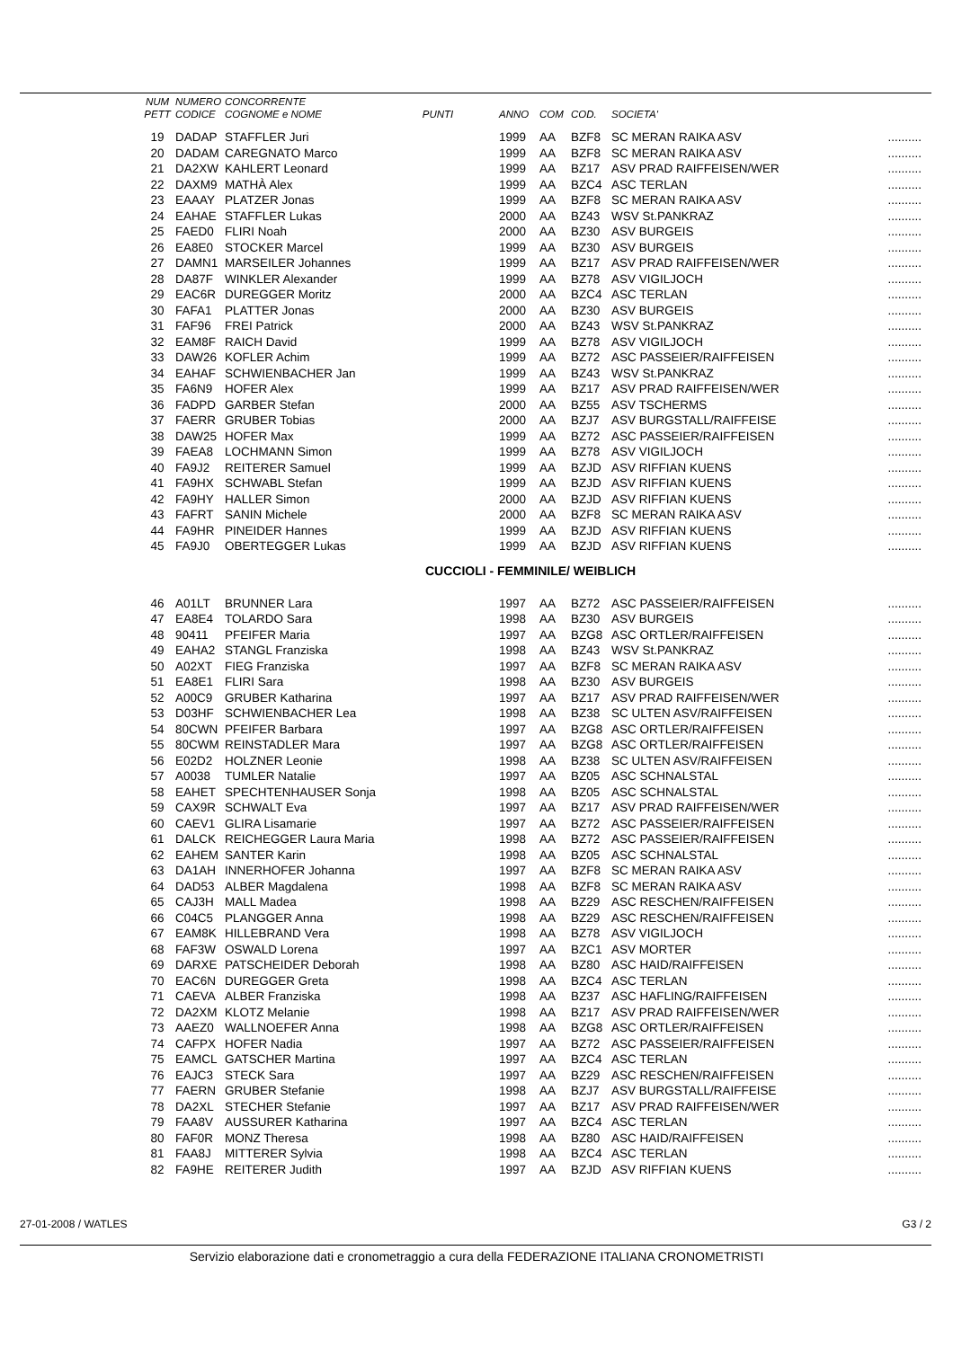| NUM | NUMERO | CONCORRENTE | | | | | |
| --- | --- | --- | --- | --- | --- | --- | --- |
| PETT | CODICE | COGNOME e NOME PUNTI | ANNO | COM | COD. | SOCIETA' | |
| 19 | DADAP | STAFFLER Juri | 1999 | AA | BZF8 | SC MERAN RAIKA ASV | .......... |
| 20 | DADAM | CAREGNATO Marco | 1999 | AA | BZF8 | SC MERAN RAIKA ASV | .......... |
| 21 | DA2XW | KAHLERT Leonard | 1999 | AA | BZ17 | ASV PRAD RAIFFEISEN/WER | .......... |
| 22 | DAXM9 | MATHÀ Alex | 1999 | AA | BZC4 | ASC TERLAN | .......... |
| 23 | EAAAY | PLATZER Jonas | 1999 | AA | BZF8 | SC MERAN RAIKA ASV | .......... |
| 24 | EAHAE | STAFFLER Lukas | 2000 | AA | BZ43 | WSV St.PANKRAZ | .......... |
| 25 | FAED0 | FLIRI Noah | 2000 | AA | BZ30 | ASV BURGEIS | .......... |
| 26 | EA8E0 | STOCKER Marcel | 1999 | AA | BZ30 | ASV BURGEIS | .......... |
| 27 | DAMN1 | MARSEILER Johannes | 1999 | AA | BZ17 | ASV PRAD RAIFFEISEN/WER | .......... |
| 28 | DA87F | WINKLER Alexander | 1999 | AA | BZ78 | ASV VIGILJOCH | .......... |
| 29 | EAC6R | DUREGGER Moritz | 2000 | AA | BZC4 | ASC TERLAN | .......... |
| 30 | FAFA1 | PLATTER Jonas | 2000 | AA | BZ30 | ASV BURGEIS | .......... |
| 31 | FAF96 | FREI Patrick | 2000 | AA | BZ43 | WSV St.PANKRAZ | .......... |
| 32 | EAM8F | RAICH David | 1999 | AA | BZ78 | ASV VIGILJOCH | .......... |
| 33 | DAW26 | KOFLER Achim | 1999 | AA | BZ72 | ASC PASSEIER/RAIFFEISEN | .......... |
| 34 | EAHAF | SCHWIENBACHER Jan | 1999 | AA | BZ43 | WSV St.PANKRAZ | .......... |
| 35 | FA6N9 | HOFER Alex | 1999 | AA | BZ17 | ASV PRAD RAIFFEISEN/WER | .......... |
| 36 | FADPD | GARBER Stefan | 2000 | AA | BZ55 | ASV TSCHERMS | .......... |
| 37 | FAERR | GRUBER Tobias | 2000 | AA | BZJ7 | ASV BURGSTALL/RAIFFEISE | .......... |
| 38 | DAW25 | HOFER Max | 1999 | AA | BZ72 | ASC PASSEIER/RAIFFEISEN | .......... |
| 39 | FAEA8 | LOCHMANN Simon | 1999 | AA | BZ78 | ASV VIGILJOCH | .......... |
| 40 | FA9J2 | REITERER Samuel | 1999 | AA | BZJD | ASV RIFFIAN KUENS | .......... |
| 41 | FA9HX | SCHWABL Stefan | 1999 | AA | BZJD | ASV RIFFIAN KUENS | .......... |
| 42 | FA9HY | HALLER Simon | 2000 | AA | BZJD | ASV RIFFIAN KUENS | .......... |
| 43 | FAFRT | SANIN Michele | 2000 | AA | BZF8 | SC MERAN RAIKA ASV | .......... |
| 44 | FA9HR | PINEIDER Hannes | 1999 | AA | BZJD | ASV RIFFIAN KUENS | .......... |
| 45 | FA9J0 | OBERTEGGER Lukas | 1999 | AA | BZJD | ASV RIFFIAN KUENS | .......... |
CUCCIOLI - FEMMINILE/ WEIBLICH
| 46 | A01LT | BRUNNER Lara | 1997 | AA | BZ72 | ASC PASSEIER/RAIFFEISEN | .......... |
| 47 | EA8E4 | TOLARDO Sara | 1998 | AA | BZ30 | ASV BURGEIS | .......... |
| 48 | 90411 | PFEIFER Maria | 1997 | AA | BZG8 | ASC ORTLER/RAIFFEISEN | .......... |
| 49 | EAHA2 | STANGL Franziska | 1998 | AA | BZ43 | WSV St.PANKRAZ | .......... |
| 50 | A02XT | FIEG Franziska | 1997 | AA | BZF8 | SC MERAN RAIKA ASV | .......... |
| 51 | EA8E1 | FLIRI Sara | 1998 | AA | BZ30 | ASV BURGEIS | .......... |
| 52 | A00C9 | GRUBER Katharina | 1997 | AA | BZ17 | ASV PRAD RAIFFEISEN/WER | .......... |
| 53 | D03HF | SCHWIENBACHER Lea | 1998 | AA | BZ38 | SC ULTEN ASV/RAIFFEISEN | .......... |
| 54 | 80CWN | PFEIFER Barbara | 1997 | AA | BZG8 | ASC ORTLER/RAIFFEISEN | .......... |
| 55 | 80CWM | REINSTADLER Mara | 1997 | AA | BZG8 | ASC ORTLER/RAIFFEISEN | .......... |
| 56 | E02D2 | HOLZNER Leonie | 1998 | AA | BZ38 | SC ULTEN ASV/RAIFFEISEN | .......... |
| 57 | A0038 | TUMLER Natalie | 1997 | AA | BZ05 | ASC SCHNALSTAL | .......... |
| 58 | EAHET | SPECHTENHAUSER Sonja | 1998 | AA | BZ05 | ASC SCHNALSTAL | .......... |
| 59 | CAX9R | SCHWALT Eva | 1997 | AA | BZ17 | ASV PRAD RAIFFEISEN/WER | .......... |
| 60 | CAEV1 | GLIRA Lisamarie | 1997 | AA | BZ72 | ASC PASSEIER/RAIFFEISEN | .......... |
| 61 | DALCK | REICHEGGER Laura Maria | 1998 | AA | BZ72 | ASC PASSEIER/RAIFFEISEN | .......... |
| 62 | EAHEM | SANTER Karin | 1998 | AA | BZ05 | ASC SCHNALSTAL | .......... |
| 63 | DA1AH | INNERHOFER Johanna | 1997 | AA | BZF8 | SC MERAN RAIKA ASV | .......... |
| 64 | DAD53 | ALBER Magdalena | 1998 | AA | BZF8 | SC MERAN RAIKA ASV | .......... |
| 65 | CAJ3H | MALL Madea | 1998 | AA | BZ29 | ASC RESCHEN/RAIFFEISEN | .......... |
| 66 | C04C5 | PLANGGER Anna | 1998 | AA | BZ29 | ASC RESCHEN/RAIFFEISEN | .......... |
| 67 | EAM8K | HILLEBRAND Vera | 1998 | AA | BZ78 | ASV VIGILJOCH | .......... |
| 68 | FAF3W | OSWALD Lorena | 1997 | AA | BZC1 | ASV MORTER | .......... |
| 69 | DARXE | PATSCHEIDER Deborah | 1998 | AA | BZ80 | ASC HAID/RAIFFEISEN | .......... |
| 70 | EAC6N | DUREGGER Greta | 1998 | AA | BZC4 | ASC TERLAN | .......... |
| 71 | CAEVA | ALBER Franziska | 1998 | AA | BZ37 | ASC HAFLING/RAIFFEISEN | .......... |
| 72 | DA2XM | KLOTZ Melanie | 1998 | AA | BZ17 | ASV PRAD RAIFFEISEN/WER | .......... |
| 73 | AAEZ0 | WALLNOEFER Anna | 1998 | AA | BZG8 | ASC ORTLER/RAIFFEISEN | .......... |
| 74 | CAFPX | HOFER Nadia | 1997 | AA | BZ72 | ASC PASSEIER/RAIFFEISEN | .......... |
| 75 | EAMCL | GATSCHER Martina | 1997 | AA | BZC4 | ASC TERLAN | .......... |
| 76 | EAJC3 | STECK Sara | 1997 | AA | BZ29 | ASC RESCHEN/RAIFFEISEN | .......... |
| 77 | FAERN | GRUBER Stefanie | 1998 | AA | BZJ7 | ASV BURGSTALL/RAIFFEISE | .......... |
| 78 | DA2XL | STECHER Stefanie | 1997 | AA | BZ17 | ASV PRAD RAIFFEISEN/WER | .......... |
| 79 | FAA8V | AUSSURER Katharina | 1997 | AA | BZC4 | ASC TERLAN | .......... |
| 80 | FAF0R | MONZ Theresa | 1998 | AA | BZ80 | ASC HAID/RAIFFEISEN | .......... |
| 81 | FAA8J | MITTERER Sylvia | 1998 | AA | BZC4 | ASC TERLAN | .......... |
| 82 | FA9HE | REITERER Judith | 1997 | AA | BZJD | ASV RIFFIAN KUENS | .......... |
27-01-2008 / WATLES G3 / 2
Servizio elaborazione dati e cronometraggio a cura della FEDERAZIONE ITALIANA CRONOMETRISTI